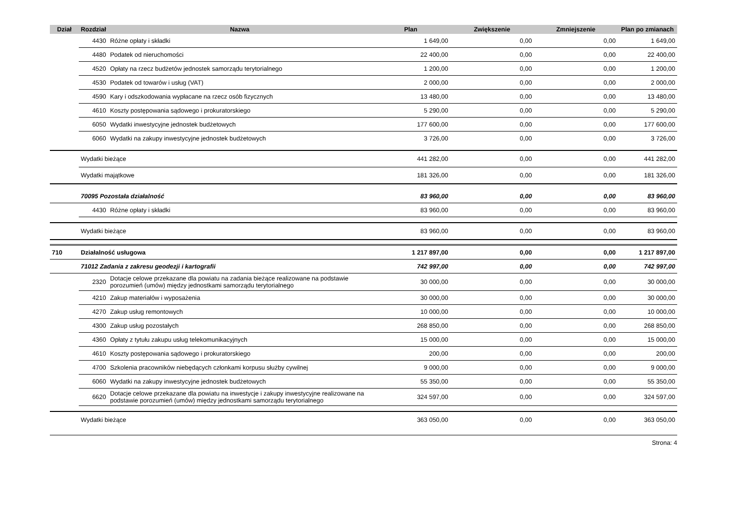| Dział | Rozdział | Nazwa | Plan | Zwiększenie | Zmniejszenie | Plan po zmianach |
| --- | --- | --- | --- | --- | --- | --- |
| | 4430 | Różne opłaty i składki | 1 649,00 | 0,00 | 0,00 | 1 649,00 |
| | 4480 | Podatek od nieruchomości | 22 400,00 | 0,00 | 0,00 | 22 400,00 |
| | 4520 | Opłaty na rzecz budżetów jednostek samorządu terytorialnego | 1 200,00 | 0,00 | 0,00 | 1 200,00 |
| | 4530 | Podatek od towarów i usług (VAT) | 2 000,00 | 0,00 | 0,00 | 2 000,00 |
| | 4590 | Kary i odszkodowania wypłacane na rzecz osób fizycznych | 13 480,00 | 0,00 | 0,00 | 13 480,00 |
| | 4610 | Koszty postępowania sądowego i prokuratorskiego | 5 290,00 | 0,00 | 0,00 | 5 290,00 |
| | 6050 | Wydatki inwestycyjne jednostek budżetowych | 177 600,00 | 0,00 | 0,00 | 177 600,00 |
| | 6060 | Wydatki na zakupy inwestycyjne jednostek budżetowych | 3 726,00 | 0,00 | 0,00 | 3 726,00 |
| | Wydatki bieżące | | 441 282,00 | 0,00 | 0,00 | 441 282,00 |
| | Wydatki majątkowe | | 181 326,00 | 0,00 | 0,00 | 181 326,00 |
| | 70095 Pozostała działalność | | 83 960,00 | 0,00 | 0,00 | 83 960,00 |
| | 4430 | Różne opłaty i składki | 83 960,00 | 0,00 | 0,00 | 83 960,00 |
| | Wydatki bieżące | | 83 960,00 | 0,00 | 0,00 | 83 960,00 |
| 710 | Działalność usługowa | | 1 217 897,00 | 0,00 | 0,00 | 1 217 897,00 |
| | 71012 Zadania z zakresu geodezji i kartografii | | 742 997,00 | 0,00 | 0,00 | 742 997,00 |
| | 2320 | Dotacje celowe przekazane dla powiatu na zadania bieżące realizowane na podstawie porozumień (umów) między jednostkami samorządu terytorialnego | 30 000,00 | 0,00 | 0,00 | 30 000,00 |
| | 4210 | Zakup materiałów i wyposażenia | 30 000,00 | 0,00 | 0,00 | 30 000,00 |
| | 4270 | Zakup usług remontowych | 10 000,00 | 0,00 | 0,00 | 10 000,00 |
| | 4300 | Zakup usług pozostałych | 268 850,00 | 0,00 | 0,00 | 268 850,00 |
| | 4360 | Opłaty z tytułu zakupu usług telekomunikacyjnych | 15 000,00 | 0,00 | 0,00 | 15 000,00 |
| | 4610 | Koszty postępowania sądowego i prokuratorskiego | 200,00 | 0,00 | 0,00 | 200,00 |
| | 4700 | Szkolenia pracowników niebędących członkami korpusu służby cywilnej | 9 000,00 | 0,00 | 0,00 | 9 000,00 |
| | 6060 | Wydatki na zakupy inwestycyjne jednostek budżetowych | 55 350,00 | 0,00 | 0,00 | 55 350,00 |
| | 6620 | Dotacje celowe przekazane dla powiatu na inwestycje i zakupy inwestycyjne realizowane na podstawie porozumień (umów) między jednostkami samorządu terytorialnego | 324 597,00 | 0,00 | 0,00 | 324 597,00 |
| | Wydatki bieżące | | 363 050,00 | 0,00 | 0,00 | 363 050,00 |
Strona: 4